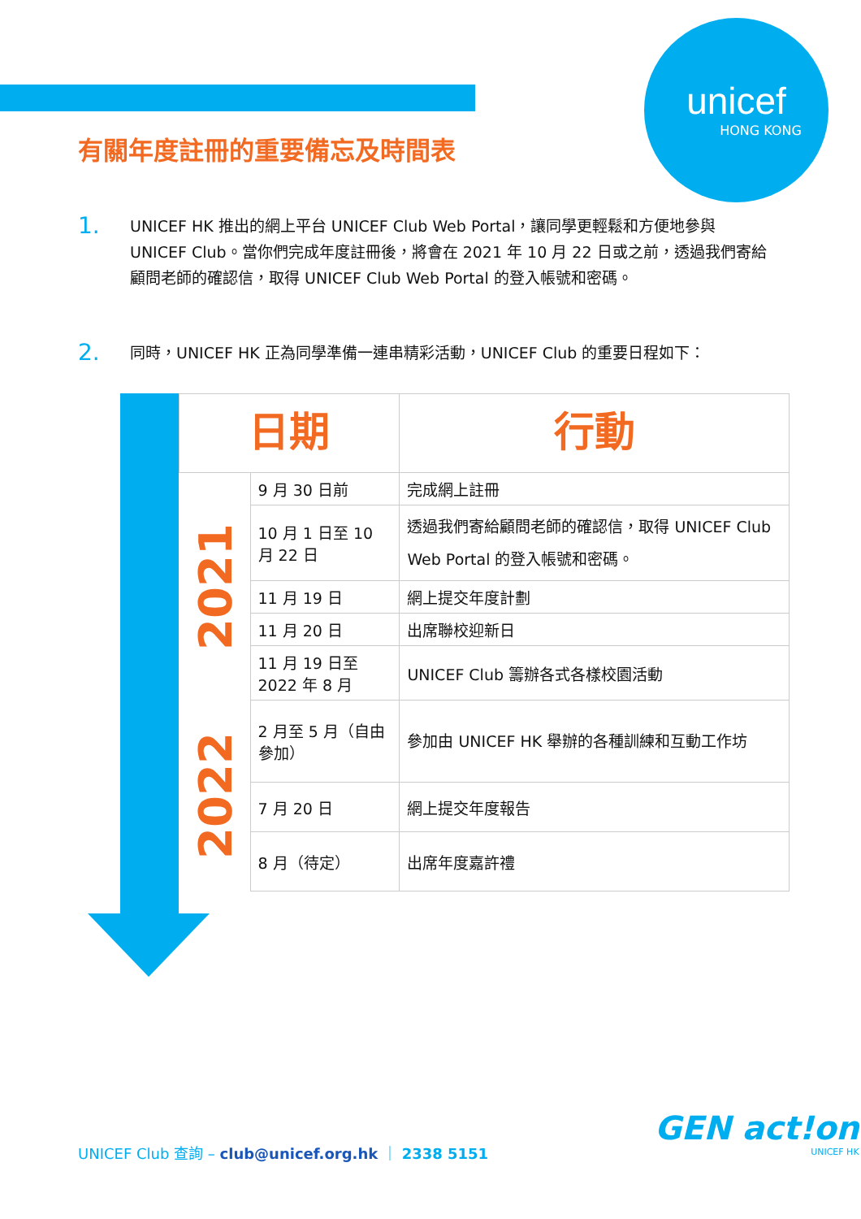unicef
HONG KONG
有關年度註冊的重要備忘及時間表
1. UNICEF HK 推出的網上平台 UNICEF Club Web Portal，讓同學更輕鬆和方便地參與 UNICEF Club。當你們完成年度註冊後，將會在 2021 年 10 月 22 日或之前，透過我們寄給顧問老師的確認信，取得 UNICEF Club Web Portal 的登入帳號和密碼。
2. 同時，UNICEF HK 正為同學準備一連串精彩活動，UNICEF Club 的重要日程如下：
| 日期 | | 行動 |
| --- | --- | --- |
| 2021 | 9 月 30 日前 | 完成網上註冊 |
| | 10 月 1 日至 10 月 22 日 | 透過我們寄給顧問老師的確認信，取得 UNICEF Club Web Portal 的登入帳號和密碼。 |
| | 11 月 19 日 | 網上提交年度計劃 |
| | 11 月 20 日 | 出席聯校迎新日 |
| | 11 月 19 日至 2022 年 8 月 | UNICEF Club 籌辦各式各樣校園活動 |
| 2022 | 2 月至 5 月（自由參加） | 參加由 UNICEF HK 舉辦的各種訓練和互動工作坊 |
| | 7 月 20 日 | 網上提交年度報告 |
| | 8 月（待定） | 出席年度嘉許禮 |
UNICEF Club 查詢 – club@unicef.org.hk ｜ 2338 5151
GEN act!on
UNICEF HK